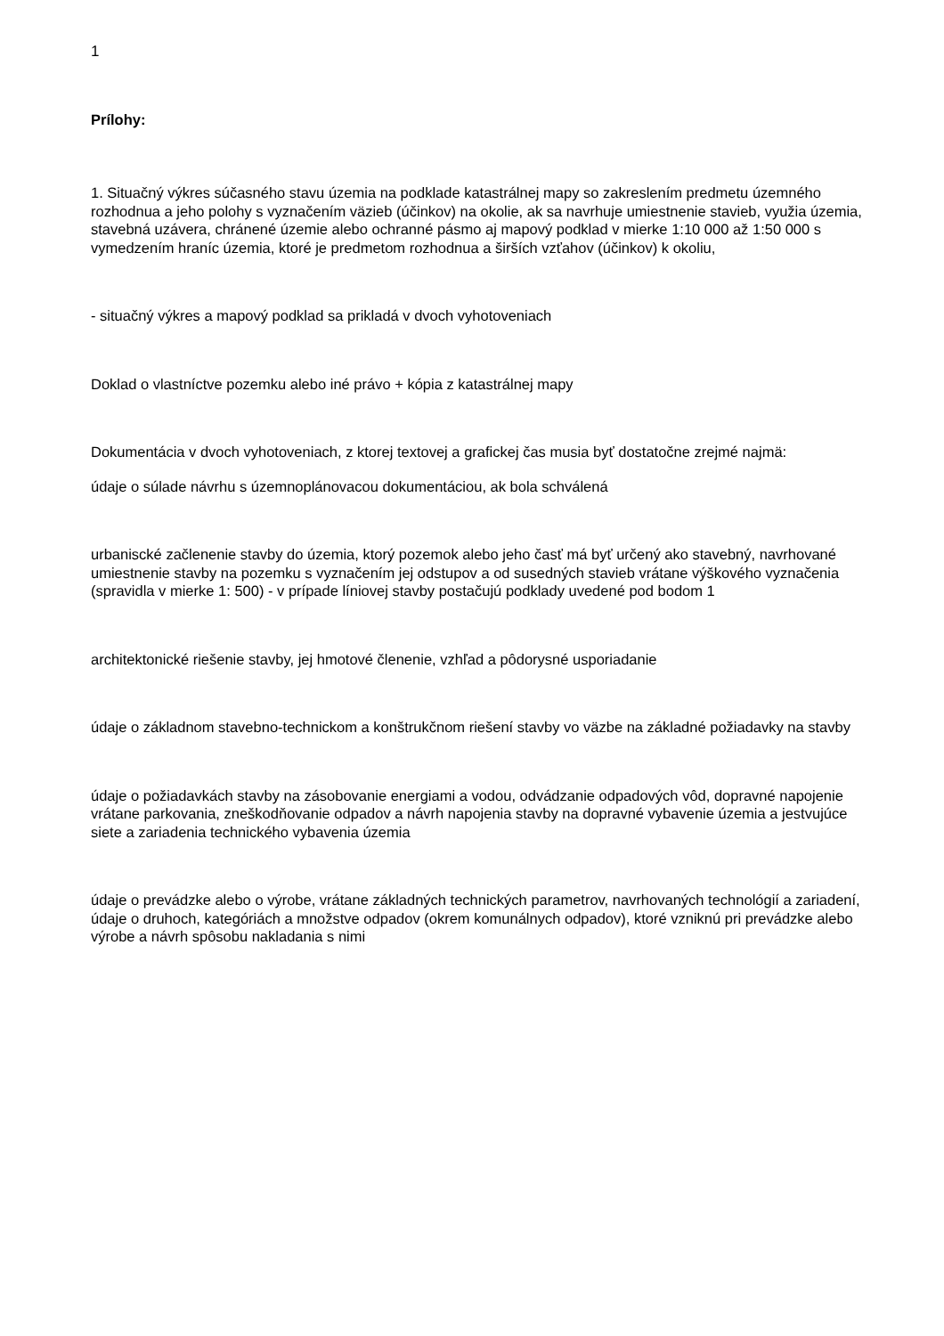1
Prílohy:
1. Situačný výkres súčasného stavu územia na podklade katastrálnej mapy so zakreslením predmetu územného rozhodnua a jeho polohy s vyznačením väzieb (účinkov) na okolie, ak sa navrhuje umiestnenie stavieb, využia územia, stavebná uzávera, chránené územie alebo ochranné pásmo aj mapový podklad v mierke 1:10 000 až 1:50 000 s vymedzením hraníc územia, ktoré je predmetom rozhodnua a širších vzťahov (účinkov) k okoliu,
- situačný výkres a mapový podklad sa prikladá v dvoch vyhotoveniach
Doklad o vlastníctve pozemku alebo iné právo + kópia z katastrálnej mapy
Dokumentácia v dvoch vyhotoveniach, z ktorej textovej a grafickej čas musia byť dostatočne zrejmé najmä:
údaje o súlade návrhu s územnoplánovacou dokumentáciou, ak bola schválená
urbaniscké začlenenie stavby do územia, ktorý pozemok alebo jeho časť má byť určený ako stavebný, navrhované umiestnenie stavby na pozemku s vyznačením jej odstupov a od susedných stavieb vrátane výškového vyznačenia (spravidla v mierke 1: 500) - v prípade líniovej stavby postačujú podklady uvedené pod bodom 1
architektonické riešenie stavby, jej hmotové členenie, vzhľad a pôdorysné usporiadanie
údaje o základnom stavebno-technickom a konštrukčnom riešení stavby vo väzbe na základné požiadavky na stavby
údaje o požiadavkách stavby na zásobovanie energiami a vodou, odvádzanie odpadových vôd, dopravné napojenie vrátane parkovania, zneškodňovanie odpadov a návrh napojenia stavby na dopravné vybavenie územia a jestvujúce siete a zariadenia technického vybavenia územia
údaje o prevádzke alebo o výrobe, vrátane základných technických parametrov, navrhovaných technológií a zariadení, údaje o druhoch, kategóriách a množstve odpadov (okrem komunálnych odpadov), ktoré vzniknú pri prevádzke alebo výrobe a návrh spôsobu nakladania s nimi